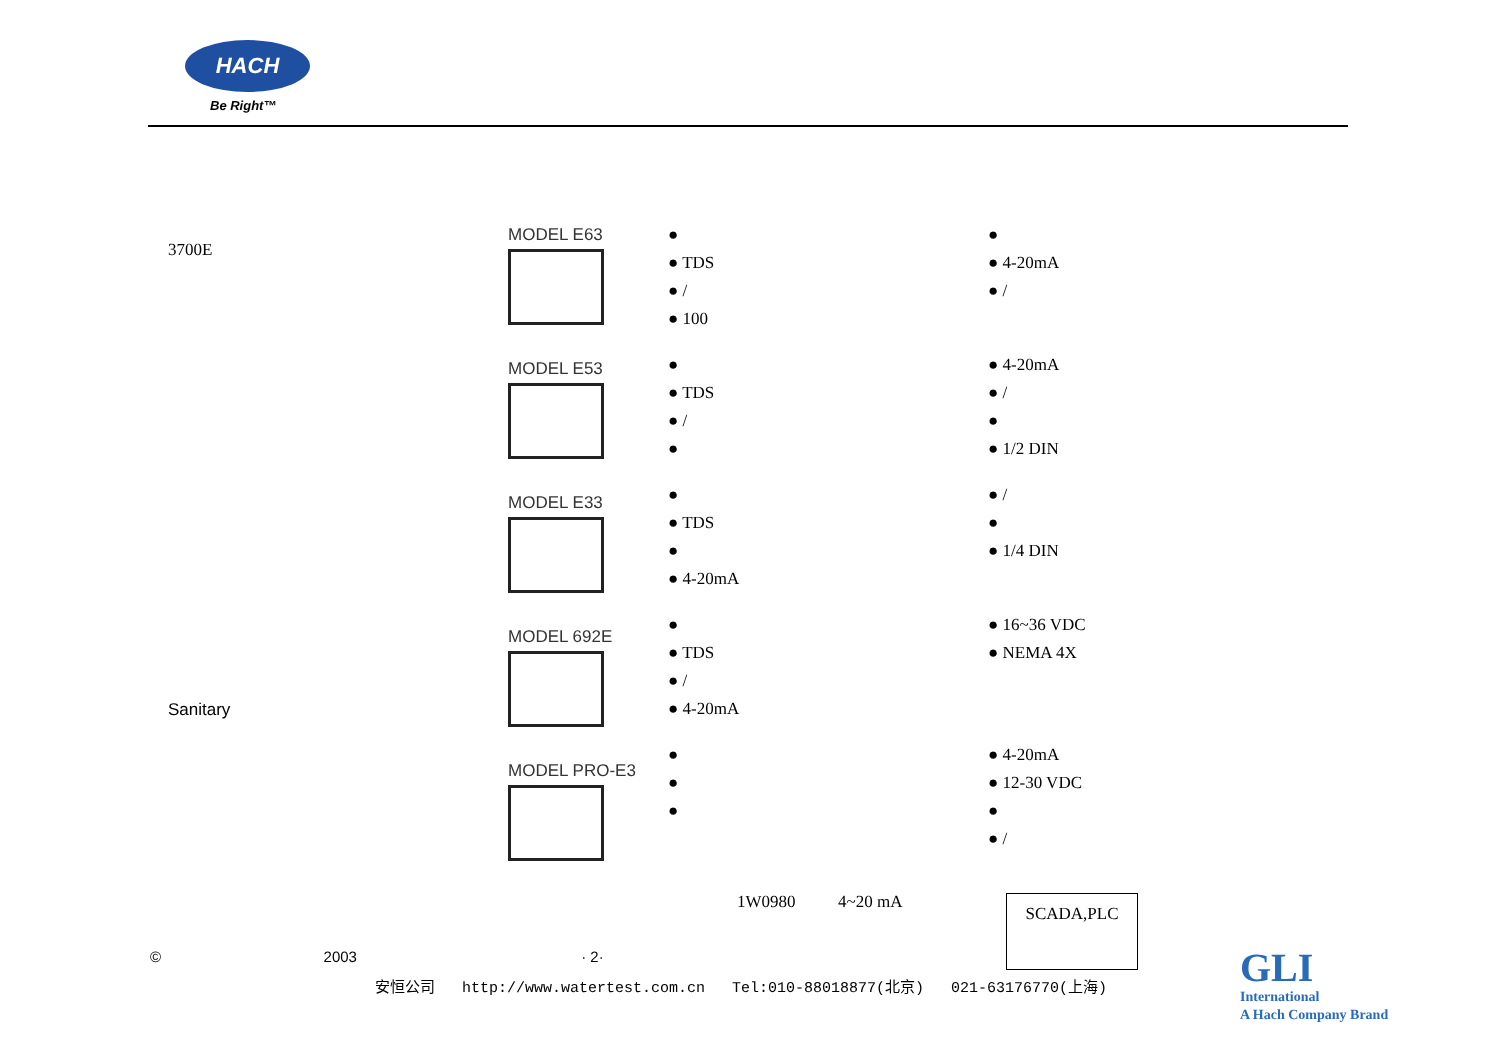HACH
Be Right™
3700E
Sanitary
MODEL E63
MODEL E53
MODEL E33
MODEL 692E
MODEL PRO-E3
●
● TDS
● /
● 100
●
● TDS
● /
●
●
● TDS
●
● 4-20mA
●
● TDS
● /
● 4-20mA
●
●
●
●
● 4-20mA
● /
● 4-20mA
● /
●
● 1/2 DIN
● /
●
● 1/4 DIN
● 16~36 VDC
● NEMA 4X
● 4-20mA
● 12-30 VDC
●
● /
1W0980 4~20 mA SCADA,PLC
© 2003 · 2·
安恒公司 http://www.watertest.com.cn Tel:010-88018877(北京) 021-63176770(上海)
GLI
International
A Hach Company Brand